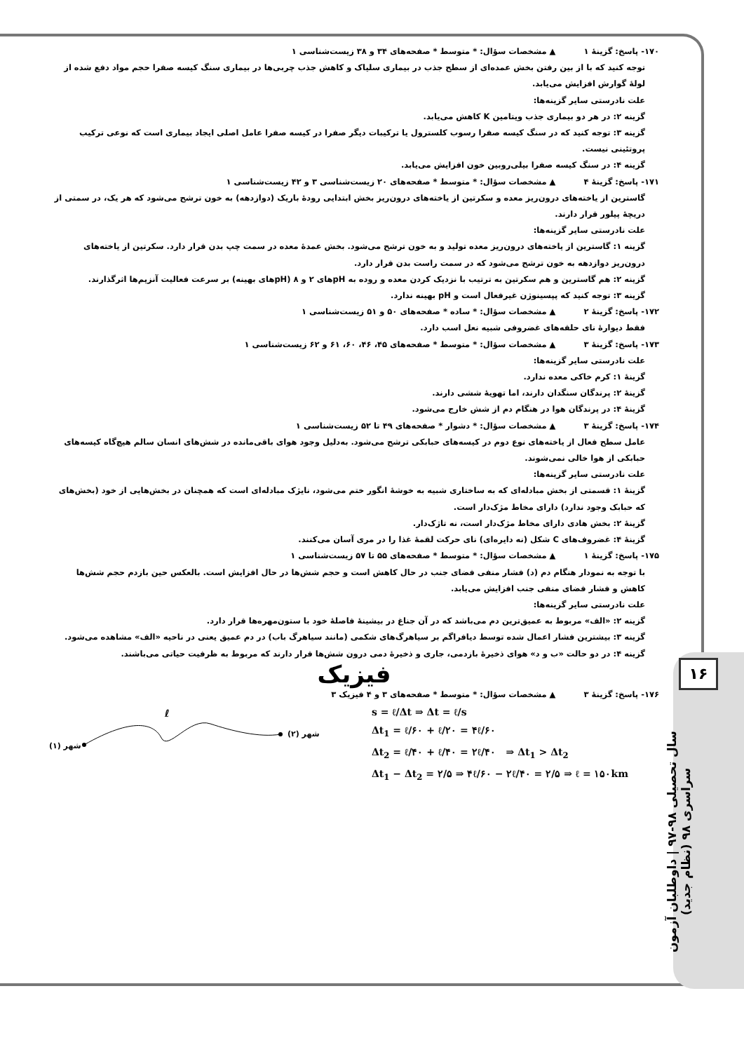۱۶
سال تحصیلی ۹۸-۹۷ | داوطلبان آزمون سراسری ۹۸ (نظام جدید)
۱۷۰- پاسخ: گزینهٔ ۱ ▲ مشخصات سؤال: * متوسط * صفحه‌های ۳۴ و ۳۸ زیست‌شناسی ۱
توجه کنید که با از بین رفتن بخش عمده‌ای از سطح جذب در بیماری سلیاک و کاهش جذب چربی‌ها در بیماری سنگ کیسه صفرا حجم مواد دفع شده از لولهٔ گوارش افزایش می‌یابد.
علت نادرستی سایر گزینه‌ها:
گزینه ۲: در هر دو بیماری جذب ویتامین K کاهش می‌یابد.
گزینه ۳: توجه کنید که در سنگ کیسه صفرا رسوب کلسترول یا ترکیبات دیگر صفرا در کیسه صفرا عامل اصلی ایجاد بیماری است که نوعی ترکیب پروتئینی نیست.
گزینه ۴: در سنگ کیسه صفرا بیلی‌روبین خون افزایش می‌یابد.
۱۷۱- پاسخ: گزینهٔ ۴ ▲ مشخصات سؤال: * متوسط * صفحه‌های ۲۰ زیست‌شناسی ۳ و ۴۲ زیست‌شناسی ۱
گاسترین از یاخته‌های درون‌ریز معده و سکرتین از یاخته‌های درون‌ریز بخش ابتدایی رودهٔ باریک (دوازدهه) به خون ترشح می‌شود که هر یک، در سمتی از دریچهٔ پیلور قرار دارند.
علت نادرستی سایر گزینه‌ها:
گزینه ۱: گاسترین از یاخته‌های درون‌ریز معده تولید و به خون ترشح می‌شود. بخش عمدهٔ معده در سمت چپ بدن قرار دارد. سکرتین از یاخته‌های درون‌ریز دوازدهه به خون ترشح می‌شود که در سمت راست بدن قرار دارد.
گزینه ۲: هم گاسترین و هم سکرتین به ترتیب با نزدیک کردن معده و روده به pHهای ۲ و ۸ (pHهای بهینه) بر سرعت فعالیت آنزیم‌ها اثرگذارند.
گزینه ۳: توجه کنید که پپسینوژن غیرفعال است و pH بهینه ندارد.
۱۷۲- پاسخ: گزینهٔ ۲ ▲ مشخصات سؤال: * ساده * صفحه‌های ۵۰ و ۵۱ زیست‌شناسی ۱
فقط دیوارهٔ نای حلقه‌های غضروفی شبیه نعل اسب دارد.
۱۷۳- پاسخ: گزینهٔ ۳ ▲ مشخصات سؤال: * متوسط * صفحه‌های ۴۵، ۴۶، ۶۰، ۶۱ و ۶۲ زیست‌شناسی ۱
علت نادرستی سایر گزینه‌ها:
گزینهٔ ۱: کرم خاکی معده ندارد.
گزینهٔ ۲: پرندگان سنگدان دارند، اما تهویهٔ ششی دارند.
گزینهٔ ۴: در پرندگان هوا در هنگام دم از شش خارج می‌شود.
۱۷۴- پاسخ: گزینهٔ ۳ ▲ مشخصات سؤال: * دشوار * صفحه‌های ۴۹ تا ۵۲ زیست‌شناسی ۱
عامل سطح فعال از یاخته‌های نوع دوم در کیسه‌های حبابکی ترشح می‌شود. به‌دلیل وجود هوای باقی‌مانده در شش‌های انسان سالم هیچ‌گاه کیسه‌های حبابکی از هوا خالی نمی‌شوند.
علت نادرستی سایر گزینه‌ها:
گزینهٔ ۱: قسمتی از بخش مبادله‌ای که به ساختاری شبیه به خوشهٔ انگور ختم می‌شود، نایژک مبادله‌ای است که همچنان در بخش‌هایی از خود (بخش‌های که حبابک وجود ندارد) دارای مخاط مژک‌دار است.
گزینهٔ ۲: بخش هادی دارای مخاط مژک‌دار است، نه تاژک‌دار.
گزینهٔ ۴: غضروف‌های C شکل (نه دایره‌ای) نای حرکت لقمهٔ غذا را در مری آسان می‌کنند.
۱۷۵- پاسخ: گزینهٔ ۱ ▲ مشخصات سؤال: * متوسط * صفحه‌های ۵۵ تا ۵۷ زیست‌شناسی ۱
با توجه به نمودار هنگام دم (د) فشار منفی فضای جنب در حال کاهش است و حجم شش‌ها در حال افزایش است. بالعکس حین بازدم حجم شش‌ها کاهش و فشار فضای منفی جنب افزایش می‌یابد.
علت نادرستی سایر گزینه‌ها:
گزینه ۲: «الف» مربوط به عمیق‌ترین دم می‌باشد که در آن جناغ در بیشینهٔ فاصلهٔ خود با ستون‌مهره‌ها قرار دارد.
گزینه ۳: بیشترین فشار اعمال شده توسط دیافراگم بر سیاهرگ‌های شکمی (مانند سیاهرگ باب) در دم عمیق یعنی در ناحیه «الف» مشاهده می‌شود.
گزینه ۴: در دو حالت «ب و د» هوای ذخیرهٔ بازدمی، جاری و ذخیرهٔ دمی درون شش‌ها قرار دارند که مربوط به ظرفیت حیاتی می‌باشند.
فیزیک
۱۷۶- پاسخ: گزینهٔ ۳ ▲ مشخصات سؤال: * متوسط * صفحه‌های ۳ و ۴ فیزیک ۳
ℓ
شهر (۱)
شهر (۲)
s = ℓ/Δt ⇒ Δt = ℓ/s
Δt<sub>1</sub> = ℓ/۶۰ + ℓ/۲۰ = ۴ℓ/۶۰
Δt<sub>2</sub> = ℓ/۴۰ + ℓ/۴۰ = ۲ℓ/۴۰ ⇒ Δt<sub>1</sub> > Δt<sub>2</sub>
Δt<sub>1</sub> − Δt<sub>2</sub> = ۲/۵ ⇒ ۴ℓ/۶۰ − ۲ℓ/۴۰ = ۲/۵ ⇒ ℓ = ۱۵۰km